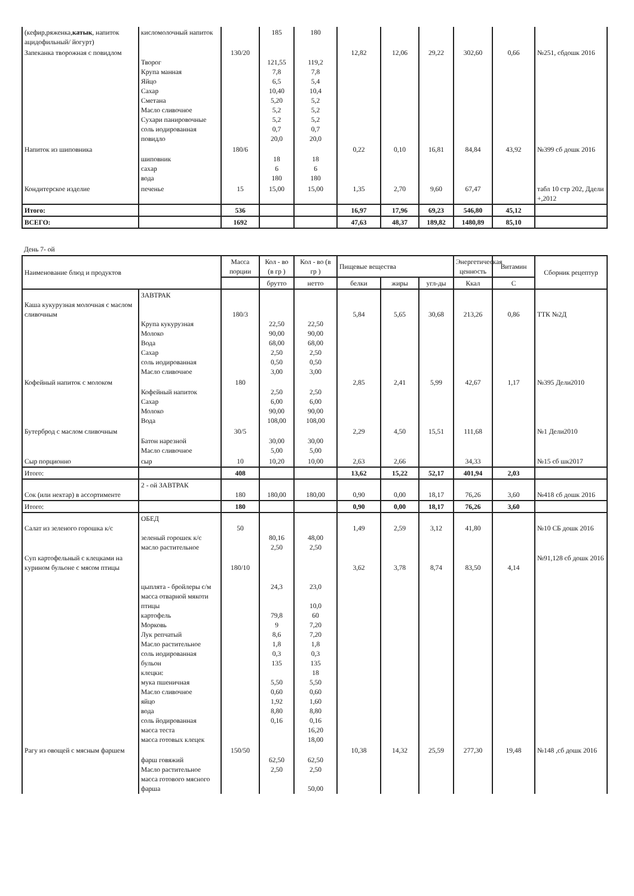| (кефир,ряженка, катык , напиток ацидофильный/ йогурт) | кисломолочный напиток | | 185 | 180 | | | | | | |
| Запеканка творожная с повидлом | Творог Крупа манная Яйцо Сахар Сметана Масло сливочное Сухари панировочные соль иодированная повидло | 130/20 | 121,55 7,8 6,5 10,40 5,20 5,2 5,2 0,7 20,0 | 119,2 7,8 5,4 10,4 5,2 5,2 5,2 0,7 20,0 | 12,82 | 12,06 | 29,22 | 302,60 | 0,66 | №251, сбдошк 2016 |
| Напиток из шиповника | шиповник сахар вода | 180/6 | 18 6 180 | 18 6 180 | 0,22 | 0,10 | 16,81 | 84,84 | 43,92 | №399 сб дошк 2016 |
| Кондитерское изделие | печенье | 15 | 15,00 | 15,00 | 1,35 | 2,70 | 9,60 | 67,47 | | табл 10 стр 202, Ддели +,2012 |
| Итого: | | 536 | | | 16,97 | 17,96 | 69,23 | 546,80 | 45,12 | |
| ВСЕГО: | | 1692 | | | 47,63 | 48,37 | 189,82 | 1480,89 | 85,10 | |
День 7- ой
| Наименование блюд и продуктов | | Масса порции | Кол - во (в гр ) | Кол - во (в гр ) | Пищевые вещества | | | Энергетическая ценность | Витамин | Сборник рецептур |
| --- | --- | --- | --- | --- | --- | --- | --- | --- | --- | --- |
| | | | брутто | нетто | белки | жиры | угл-ды | Ккал | С | |
| Каша кукурузная молочная с маслом сливочным | ЗАВТРАК Крупа кукурузная Молоко Вода Сахар соль иодированная Масло сливочное | 180/3 | 22,50 90,00 68,00 2,50 0,50 3,00 | 22,50 90,00 68,00 2,50 0,50 3,00 | 5,84 | 5,65 | 30,68 | 213,26 | 0,86 | ТТК №2Д |
| Кофейный напиток с молоком | Кофейный напиток Сахар Молоко Вода | 180 | 2,50 6,00 90,00 108,00 | 2,50 6,00 90,00 108,00 | 2,85 | 2,41 | 5,99 | 42,67 | 1,17 | №395 Дели2010 |
| Бутерброд с маслом сливочным | Батон нарезной Масло сливочное | 30/5 | 30,00 5,00 | 30,00 5,00 | 2,29 | 4,50 | 15,51 | 111,68 | | №1 Дели2010 |
| Сыр порционно | сыр | 10 | 10,20 | 10,00 | 2,63 | 2,66 | | 34,33 | | №15 сб шк2017 |
| Итого: | | 408 | | | 13,62 | 15,22 | 52,17 | 401,94 | 2,03 | |
| Сок (или нектар) в ассортименте | 2 - ой ЗАВТРАК | 180 | 180,00 | 180,00 | 0,90 | 0,00 | 18,17 | 76,26 | 3,60 | №418 сб дошк 2016 |
| Итого: | | 180 | | | 0,90 | 0,00 | 18,17 | 76,26 | 3,60 | |
| Салат из зеленого горошка к/с | ОБЕД зеленый горошек к/с масло растительное | 50 | 80,16 2,50 | 48,00 2,50 | 1,49 | 2,59 | 3,12 | 41,80 | | №10 СБ дошк 2016 |
| Суп картофельный с клецками на курином бульоне с мясом птицы | цыплята - бройлеры с/м масса отварной мякоти птицы картофель Морковь Лук репчатый Масло растительное соль иодированная бульон клецки: мука пшеничная Масло сливочное яйцо вода соль йодированная масса теста масса готовых клецек | 180/10 | 24,3 79,8 9 8,6 1,8 0,3 135 5,50 0,60 1,92 8,80 0,16 | 23,0 10,0 60 7,20 7,20 1,8 0,3 135 18 5,50 0,60 1,60 8,80 0,16 16,20 18,00 | 3,62 | 3,78 | 8,74 | 83,50 | 4,14 | №91,128 сб дошк 2016 |
| Рагу из овощей с мясным фаршем | фарш говяжий Масло растительное масса готового мясного фарша | 150/50 | 62,50 2,50 | 62,50 2,50 50,00 | 10,38 | 14,32 | 25,59 | 277,30 | 19,48 | №148 ,сб дошк 2016 |